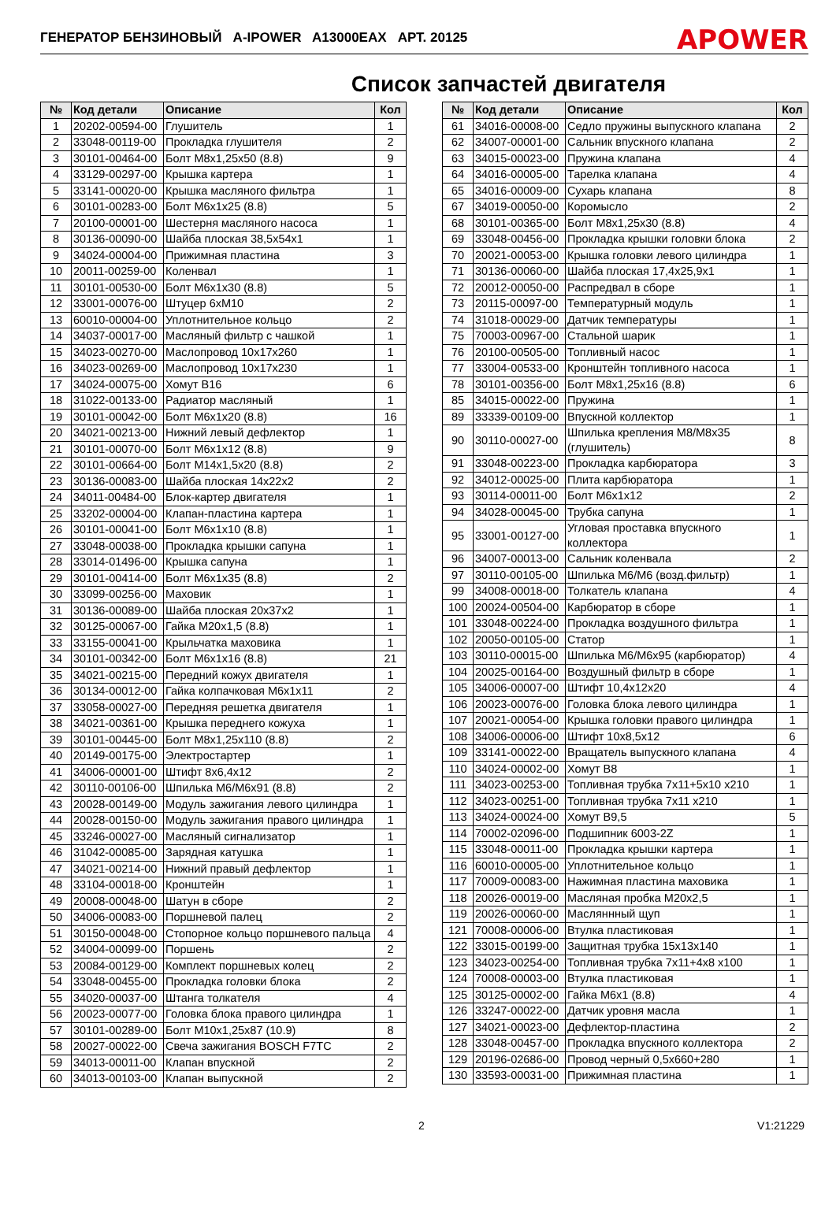ГЕНЕРАТОР БЕНЗИНОВЫЙ A-IPOWER A13000EAX АРТ. 20125
APOWER
Список запчастей двигателя
| № | Код детали | Описание | Кол |
| --- | --- | --- | --- |
| 1 | 20202-00594-00 | Глушитель | 1 |
| 2 | 33048-00119-00 | Прокладка глушителя | 2 |
| 3 | 30101-00464-00 | Болт М8х1,25х50 (8.8) | 9 |
| 4 | 33129-00297-00 | Крышка картера | 1 |
| 5 | 33141-00020-00 | Крышка масляного фильтра | 1 |
| 6 | 30101-00283-00 | Болт М6х1х25 (8.8) | 5 |
| 7 | 20100-00001-00 | Шестерня масляного насоса | 1 |
| 8 | 30136-00090-00 | Шайба плоская 38,5х54х1 | 1 |
| 9 | 34024-00004-00 | Прижимная пластина | 3 |
| 10 | 20011-00259-00 | Коленвал | 1 |
| 11 | 30101-00530-00 | Болт М6х1х30 (8.8) | 5 |
| 12 | 33001-00076-00 | Штуцер 6хМ10 | 2 |
| 13 | 60010-00004-00 | Уплотнительное кольцо | 2 |
| 14 | 34037-00017-00 | Масляный фильтр с чашкой | 1 |
| 15 | 34023-00270-00 | Маслопровод 10х17х260 | 1 |
| 16 | 34023-00269-00 | Маслопровод 10х17х230 | 1 |
| 17 | 34024-00075-00 | Хомут В16 | 6 |
| 18 | 31022-00133-00 | Радиатор масляный | 1 |
| 19 | 30101-00042-00 | Болт М6х1х20 (8.8) | 16 |
| 20 | 34021-00213-00 | Нижний левый дефлектор | 1 |
| 21 | 30101-00070-00 | Болт М6х1х12 (8.8) | 9 |
| 22 | 30101-00664-00 | Болт М14х1,5х20 (8.8) | 2 |
| 23 | 30136-00083-00 | Шайба плоская 14х22х2 | 2 |
| 24 | 34011-00484-00 | Блок-картер двигателя | 1 |
| 25 | 33202-00004-00 | Клапан-пластина картера | 1 |
| 26 | 30101-00041-00 | Болт М6х1х10 (8.8) | 1 |
| 27 | 33048-00038-00 | Прокладка крышки сапуна | 1 |
| 28 | 33014-01496-00 | Крышка сапуна | 1 |
| 29 | 30101-00414-00 | Болт М6х1х35 (8.8) | 2 |
| 30 | 33099-00256-00 | Маховик | 1 |
| 31 | 30136-00089-00 | Шайба плоская 20х37х2 | 1 |
| 32 | 30125-00067-00 | Гайка М20х1,5 (8.8) | 1 |
| 33 | 33155-00041-00 | Крыльчатка маховика | 1 |
| 34 | 30101-00342-00 | Болт М6х1х16 (8.8) | 21 |
| 35 | 34021-00215-00 | Передний кожух двигателя | 1 |
| 36 | 30134-00012-00 | Гайка колпачковая М6х1х11 | 2 |
| 37 | 33058-00027-00 | Передняя решетка двигателя | 1 |
| 38 | 34021-00361-00 | Крышка переднего кожуха | 1 |
| 39 | 30101-00445-00 | Болт М8х1,25х110 (8.8) | 2 |
| 40 | 20149-00175-00 | Электростартер | 1 |
| 41 | 34006-00001-00 | Штифт 8х6,4х12 | 2 |
| 42 | 30110-00106-00 | Шпилька М6/М6х91 (8.8) | 2 |
| 43 | 20028-00149-00 | Модуль зажигания левого цилиндра | 1 |
| 44 | 20028-00150-00 | Модуль зажигания правого цилиндра | 1 |
| 45 | 33246-00027-00 | Масляный сигнализатор | 1 |
| 46 | 31042-00085-00 | Зарядная катушка | 1 |
| 47 | 34021-00214-00 | Нижний правый дефлектор | 1 |
| 48 | 33104-00018-00 | Кронштейн | 1 |
| 49 | 20008-00048-00 | Шатун в сборе | 2 |
| 50 | 34006-00083-00 | Поршневой палец | 2 |
| 51 | 30150-00048-00 | Стопорное кольцо поршневого пальца | 4 |
| 52 | 34004-00099-00 | Поршень | 2 |
| 53 | 20084-00129-00 | Комплект поршневых колец | 2 |
| 54 | 33048-00455-00 | Прокладка головки блока | 2 |
| 55 | 34020-00037-00 | Штанга толкателя | 4 |
| 56 | 20023-00077-00 | Головка блока правого цилиндра | 1 |
| 57 | 30101-00289-00 | Болт М10х1,25х87 (10.9) | 8 |
| 58 | 20027-00022-00 | Свеча зажигания BOSCH F7TC | 2 |
| 59 | 34013-00011-00 | Клапан впускной | 2 |
| 60 | 34013-00103-00 | Клапан выпускной | 2 |
| № | Код детали | Описание | Кол |
| --- | --- | --- | --- |
| 61 | 34016-00008-00 | Седло пружины выпускного клапана | 2 |
| 62 | 34007-00001-00 | Сальник впускного клапана | 2 |
| 63 | 34015-00023-00 | Пружина клапана | 4 |
| 64 | 34016-00005-00 | Тарелка клапана | 4 |
| 65 | 34016-00009-00 | Сухарь клапана | 8 |
| 67 | 34019-00050-00 | Коромысло | 2 |
| 68 | 30101-00365-00 | Болт М8х1,25х30 (8.8) | 4 |
| 69 | 33048-00456-00 | Прокладка крышки головки блока | 2 |
| 70 | 20021-00053-00 | Крышка головки левого цилиндра | 1 |
| 71 | 30136-00060-00 | Шайба плоская 17,4х25,9х1 | 1 |
| 72 | 20012-00050-00 | Распредвал в сборе | 1 |
| 73 | 20115-00097-00 | Температурный модуль | 1 |
| 74 | 31018-00029-00 | Датчик температуры | 1 |
| 75 | 70003-00967-00 | Стальной шарик | 1 |
| 76 | 20100-00505-00 | Топливный насос | 1 |
| 77 | 33004-00533-00 | Кронштейн топливного насоса | 1 |
| 78 | 30101-00356-00 | Болт М8х1,25х16 (8.8) | 6 |
| 85 | 34015-00022-00 | Пружина | 1 |
| 89 | 33339-00109-00 | Впускной коллектор | 1 |
| 90 | 30110-00027-00 | Шпилька крепления М8/М8х35 (глушитель) | 8 |
| 91 | 33048-00223-00 | Прокладка карбюратора | 3 |
| 92 | 34012-00025-00 | Плита карбюратора | 1 |
| 93 | 30114-00011-00 | Болт М6х1х12 | 2 |
| 94 | 34028-00045-00 | Трубка сапуна | 1 |
| 95 | 33001-00127-00 | Угловая проставка впускного коллектора | 1 |
| 96 | 34007-00013-00 | Сальник коленвала | 2 |
| 97 | 30110-00105-00 | Шпилька М6/М6 (возд.фильтр) | 1 |
| 99 | 34008-00018-00 | Толкатель клапана | 4 |
| 100 | 20024-00504-00 | Карбюратор в сборе | 1 |
| 101 | 33048-00224-00 | Прокладка воздушного фильтра | 1 |
| 102 | 20050-00105-00 | Статор | 1 |
| 103 | 30110-00015-00 | Шпилька М6/М6х95 (карбюратор) | 4 |
| 104 | 20025-00164-00 | Воздушный фильтр в сборе | 1 |
| 105 | 34006-00007-00 | Штифт 10,4х12х20 | 4 |
| 106 | 20023-00076-00 | Головка блока левого цилиндра | 1 |
| 107 | 20021-00054-00 | Крышка головки правого цилиндра | 1 |
| 108 | 34006-00006-00 | Штифт 10х8,5х12 | 6 |
| 109 | 33141-00022-00 | Вращатель выпускного клапана | 4 |
| 110 | 34024-00002-00 | Хомут В8 | 1 |
| 111 | 34023-00253-00 | Топливная трубка 7х11+5х10 х210 | 1 |
| 112 | 34023-00251-00 | Топливная трубка 7х11 х210 | 1 |
| 113 | 34024-00024-00 | Хомут В9,5 | 5 |
| 114 | 70002-02096-00 | Подшипник 6003-2Z | 1 |
| 115 | 33048-00011-00 | Прокладка крышки картера | 1 |
| 116 | 60010-00005-00 | Уплотнительное кольцо | 1 |
| 117 | 70009-00083-00 | Нажимная пластина маховика | 1 |
| 118 | 20026-00019-00 | Масляная пробка М20х2,5 | 1 |
| 119 | 20026-00060-00 | Масляннный щуп | 1 |
| 121 | 70008-00006-00 | Втулка пластиковая | 1 |
| 122 | 33015-00199-00 | Защитная трубка 15х13х140 | 1 |
| 123 | 34023-00254-00 | Топливная трубка 7х11+4х8 х100 | 1 |
| 124 | 70008-00003-00 | Втулка пластиковая | 1 |
| 125 | 30125-00002-00 | Гайка М6х1 (8.8) | 4 |
| 126 | 33247-00022-00 | Датчик уровня масла | 1 |
| 127 | 34021-00023-00 | Дефлектор-пластина | 2 |
| 128 | 33048-00457-00 | Прокладка впускного коллектора | 2 |
| 129 | 20196-02686-00 | Провод черный 0,5х660+280 | 1 |
| 130 | 33593-00031-00 | Прижимная пластина | 1 |
2 V1:21229